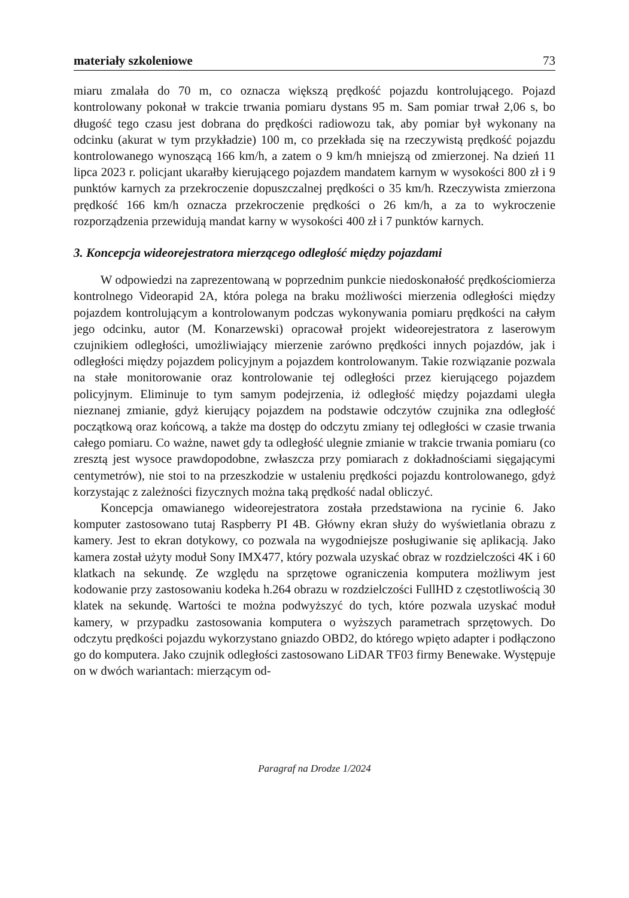materiały szkoleniowe 73
miaru zmalała do 70 m, co oznacza większą prędkość pojazdu kontrolującego. Pojazd kontrolowany pokonał w trakcie trwania pomiaru dystans 95 m. Sam pomiar trwał 2,06 s, bo długość tego czasu jest dobrana do prędkości radiowozu tak, aby pomiar był wykonany na odcinku (akurat w tym przykładzie) 100 m, co przekłada się na rzeczywistą prędkość pojazdu kontrolowanego wynoszącą 166 km/h, a zatem o 9 km/h mniejszą od zmierzonej. Na dzień 11 lipca 2023 r. policjant ukarałby kierującego pojazdem mandatem karnym w wysokości 800 zł i 9 punktów karnych za przekroczenie dopuszczalnej prędkości o 35 km/h. Rzeczywista zmierzona prędkość 166 km/h oznacza przekroczenie prędkości o 26 km/h, a za to wykroczenie rozporządzenia przewidują mandat karny w wysokości 400 zł i 7 punktów karnych.
3. Koncepcja wideorejestratora mierzącego odległość między pojazdami
W odpowiedzi na zaprezentowaną w poprzednim punkcie niedoskonałość prędkościomierza kontrolnego Videorapid 2A, która polega na braku możliwości mierzenia odległości między pojazdem kontrolującym a kontrolowanym podczas wykonywania pomiaru prędkości na całym jego odcinku, autor (M. Konarzewski) opracował projekt wideorejestratora z laserowym czujnikiem odległości, umożliwiający mierzenie zarówno prędkości innych pojazdów, jak i odległości między pojazdem policyjnym a pojazdem kontrolowanym. Takie rozwiązanie pozwala na stałe monitorowanie oraz kontrolowanie tej odległości przez kierującego pojazdem policyjnym. Eliminuje to tym samym podejrzenia, iż odległość między pojazdami uległa nieznanej zmianie, gdyż kierujący pojazdem na podstawie odczytów czujnika zna odległość początkową oraz końcową, a także ma dostęp do odczytu zmiany tej odległości w czasie trwania całego pomiaru. Co ważne, nawet gdy ta odległość ulegnie zmianie w trakcie trwania pomiaru (co zresztą jest wysoce prawdopodobne, zwłaszcza przy pomiarach z dokładnościami sięgającymi centymetrów), nie stoi to na przeszkodzie w ustaleniu prędkości pojazdu kontrolowanego, gdyż korzystając z zależności fizycznych można taką prędkość nadal obliczyć.
Koncepcja omawianego wideorejestratora została przedstawiona na rycinie 6. Jako komputer zastosowano tutaj Raspberry PI 4B. Główny ekran służy do wyświetlania obrazu z kamery. Jest to ekran dotykowy, co pozwala na wygodniejsze posługiwanie się aplikacją. Jako kamera został użyty moduł Sony IMX477, który pozwala uzyskać obraz w rozdzielczości 4K i 60 klatkach na sekundę. Ze względu na sprzętowe ograniczenia komputera możliwym jest kodowanie przy zastosowaniu kodeka h.264 obrazu w rozdzielczości FullHD z częstotliwością 30 klatek na sekundę. Wartości te można podwyższyć do tych, które pozwala uzyskać moduł kamery, w przypadku zastosowania komputera o wyższych parametrach sprzętowych. Do odczytu prędkości pojazdu wykorzystano gniazdo OBD2, do którego wpięto adapter i podłączono go do komputera. Jako czujnik odległości zastosowano LiDAR TF03 firmy Benewake. Występuje on w dwóch wariantach: mierzącym od-
Paragraf na Drodze 1/2024